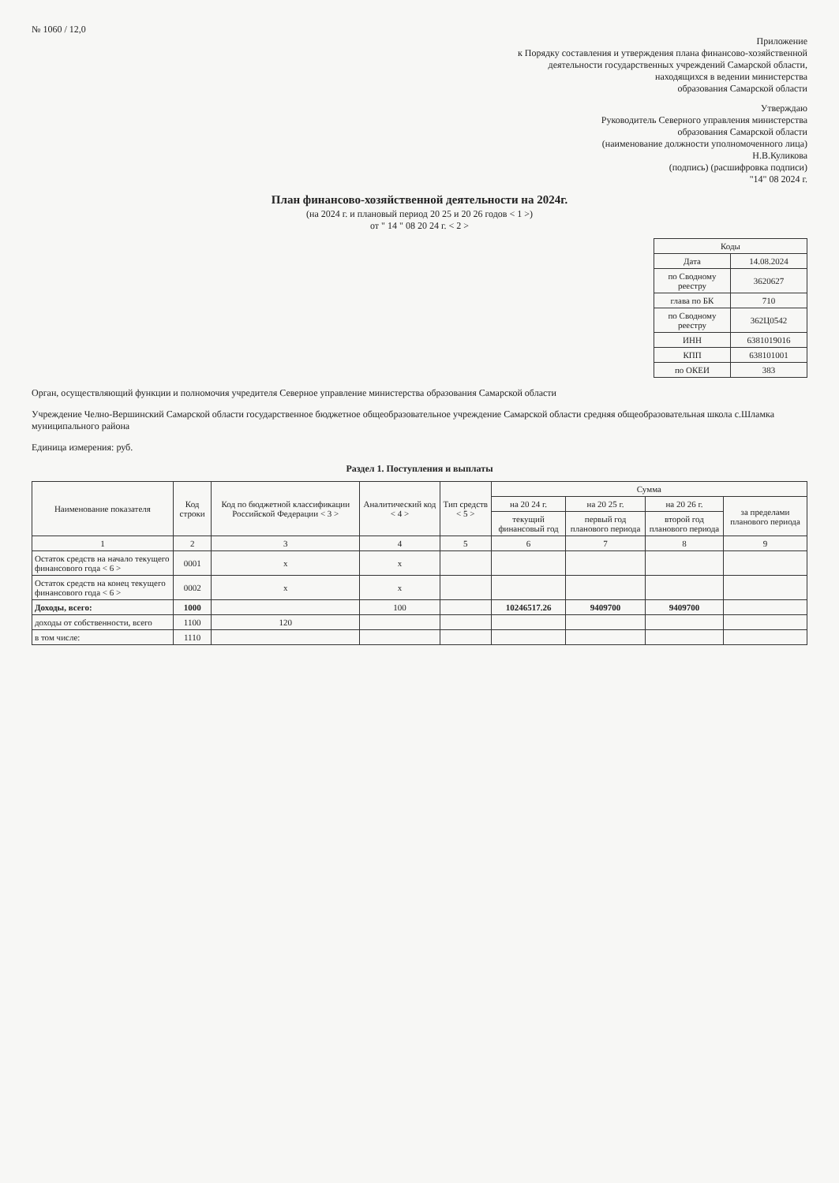№ 1060 / 12,0
Приложение
к Порядку составления и утверждения плана финансово-хозяйственной
деятельности государственных учреждений Самарской области,
находящихся в ведении министерства
образования Самарской области
Утверждаю
Руководитель Северного управления министерства
образования Самарской области
(наименование должности уполномоченного лица)
Н.В.Куликова
(подпись) (расшифровка подписи)
"14" 08 2024 г.
План финансово-хозяйственной деятельности на 2024г.
(на 2024 г. и плановый период 20 25 и 20 26 годов < 1 >)
от " 14 " 08 20 24 г. < 2 >
| Коды | |
| Дата | 14.08.2024 |
| по Сводному реестру | 3620627 |
| глава по БК | 710 |
| по Сводному реестру | 362Ц0542 |
| ИНН | 6381019016 |
| КПП | 638101001 |
| по ОКЕИ | 383 |
Орган, осуществляющий функции и полномочия учредителя Северное управление министерства образования Самарской области
Учреждение Челно-Вершинский Самарской области государственное бюджетное общеобразовательное учреждение Самарской области средняя общеобразовательная школа с.Шламка муниципального района
Единица измерения: руб.
Раздел 1. Поступления и выплаты
| Наименование показателя | Код строки | Код по бюджетной классификации Российской Федерации < 3 > | Аналитический код < 4 > | Тип средств < 5 > | Сумма | | | |
| --- | --- | --- | --- | --- | --- | --- | --- | --- |
| | | | | | на 20 24 г. | на 20 25 г. | на 20 26 г. | за пределами планового периода |
| | | | | | текущий финансовый год | первый год планового периода | второй год планового периода | |
| 1 | 2 | 3 | 4 | 5 | 6 | 7 | 8 | 9 |
| Остаток средств на начало текущего финансового года < 6 > | 0001 | x | x | | | | | |
| Остаток средств на конец текущего финансового года < 6 > | 0002 | x | x | | | | | |
| Доходы, всего: | 1000 | | 100 | | 10246517.26 | 9409700 | 9409700 | |
| доходы от собственности, всего | 1100 | 120 | | | | | | |
| в том числе: | 1110 | | | | | | | |